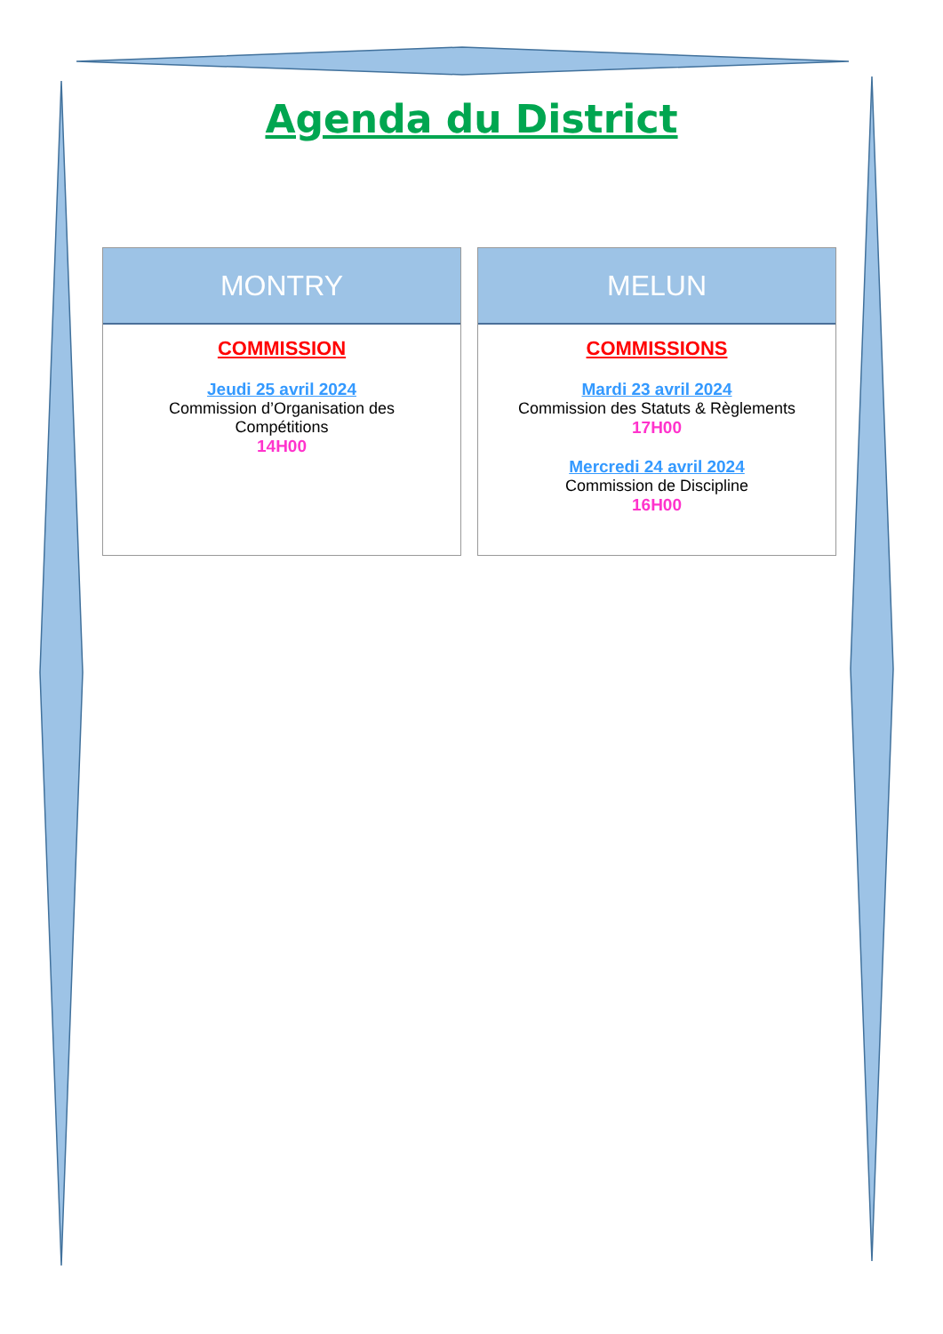Agenda du District
MONTRY
COMMISSION
Jeudi 25 avril 2024
Commission d’Organisation des
Compétitions
14H00
MELUN
COMMISSIONS
Mardi 23 avril 2024
Commission des Statuts & Règlements
17H00
Mercredi 24 avril 2024
Commission de Discipline
16H00